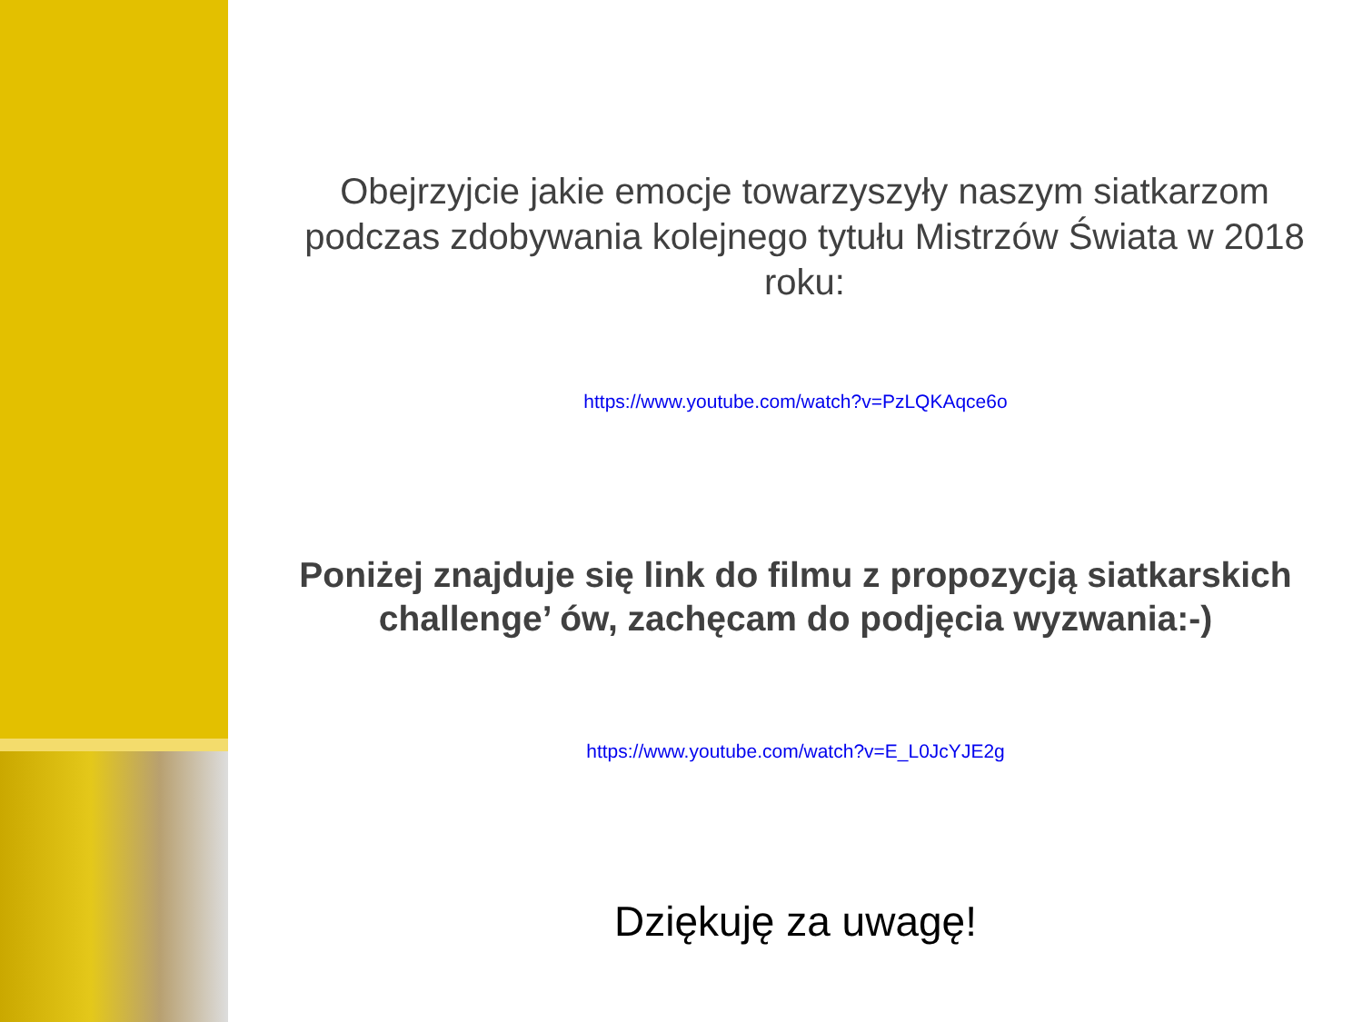Obejrzyjcie jakie emocje towarzyszyły naszym siatkarzom podczas zdobywania kolejnego tytułu Mistrzów Świata w 2018 roku:
https://www.youtube.com/watch?v=PzLQKAqce6o
Poniżej znajduje się link do filmu z propozycją siatkarskich challenge’ ów, zachęcam do podjęcia wyzwania:-)
https://www.youtube.com/watch?v=E_L0JcYJE2g
Dziękuję za uwagę!